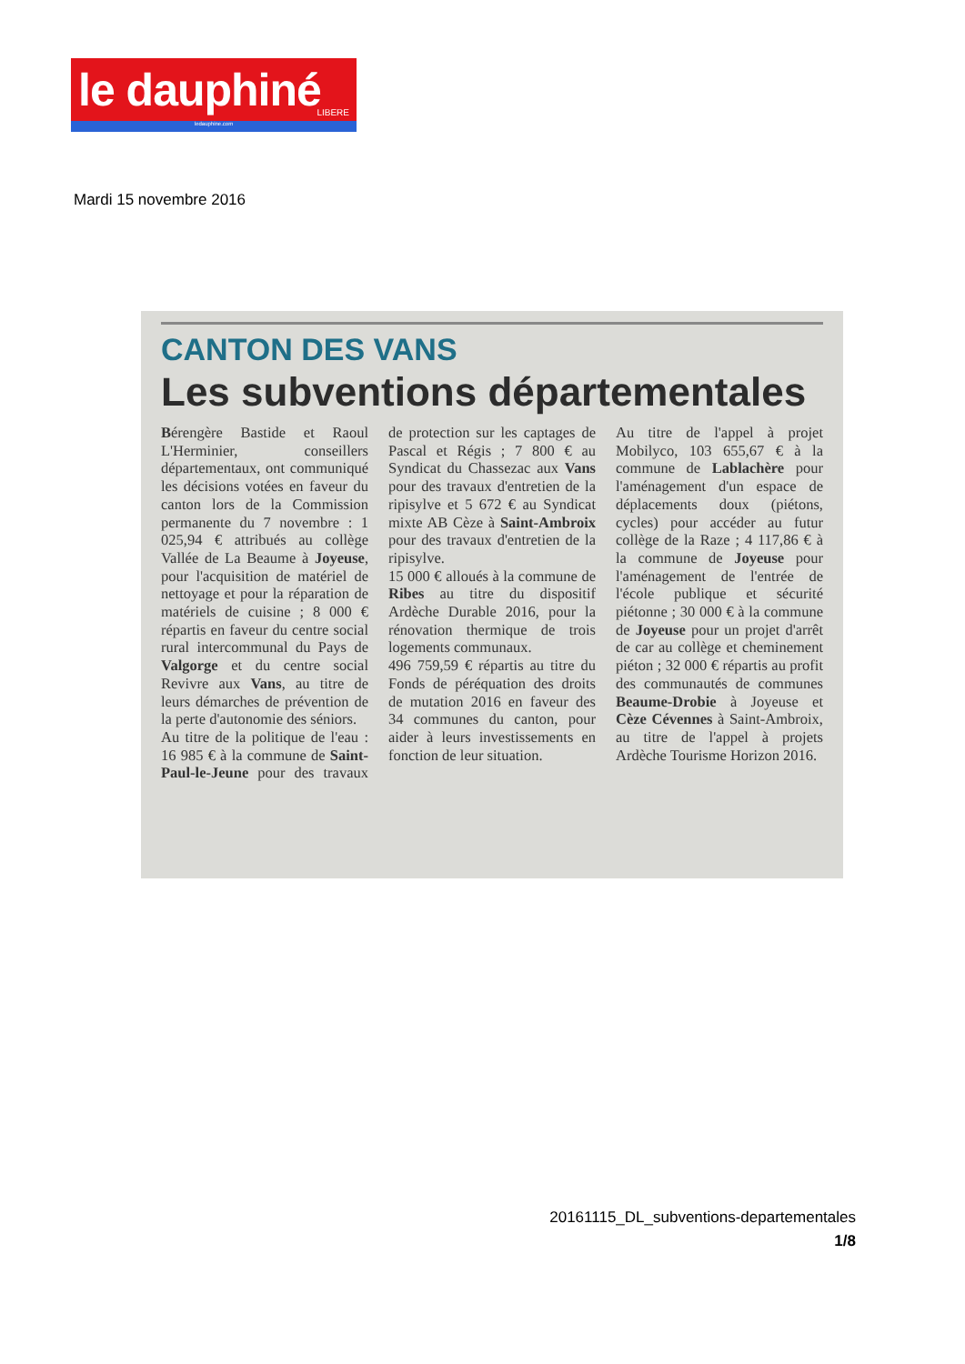le dauphiné
LIBERE
ledauphine.com
Mardi 15 novembre 2016
CANTON DES VANS
Les subventions départementales
Bérengère Bastide et Raoul L'Herminier, conseillers départementaux, ont communiqué les décisions votées en faveur du canton lors de la Commission permanente du 7 novembre : 1 025,94 € attribués au collège Vallée de La Beaume à Joyeuse, pour l'acquisition de matériel de nettoyage et pour la réparation de matériels de cuisine ; 8 000 € répartis en faveur du centre social rural intercommunal du Pays de Valgorge et du centre social Revivre aux Vans, au titre de leurs démarches de prévention de la perte d'autonomie des séniors.
Au titre de la politique de l'eau : 16 985 € à la commune de Saint-Paul-le-Jeune pour des travaux de protection sur les captages de Pascal et Régis ; 7 800 € au Syndicat du Chassezac aux Vans pour des travaux d'entretien de la ripisylve et 5 672 € au Syndicat mixte AB Cèze à Saint-Ambroix pour des travaux d'entretien de la ripisylve.
15 000 € alloués à la commune de Ribes au titre du dispositif Ardèche Durable 2016, pour la rénovation thermique de trois logements communaux.
496 759,59 € répartis au titre du Fonds de péréquation des droits de mutation 2016 en faveur des 34 communes du canton, pour aider à leurs investissements en fonction de leur situation.
Au titre de l'appel à projet Mobilyco, 103 655,67 € à la commune de Lablachère pour l'aménagement d'un espace de déplacements doux (piétons, cycles) pour accéder au futur collège de la Raze ; 4 117,86 € à la commune de Joyeuse pour l'aménagement de l'entrée de l'école publique et sécurité piétonne ; 30 000 € à la commune de Joyeuse pour un projet d'arrêt de car au collège et cheminement piéton ; 32 000 € répartis au profit des communautés de communes Beaume-Drobie à Joyeuse et Cèze Cévennes à Saint-Ambroix, au titre de l'appel à projets Ardèche Tourisme Horizon 2016.
20161115_DL_subventions-departementales
1/8